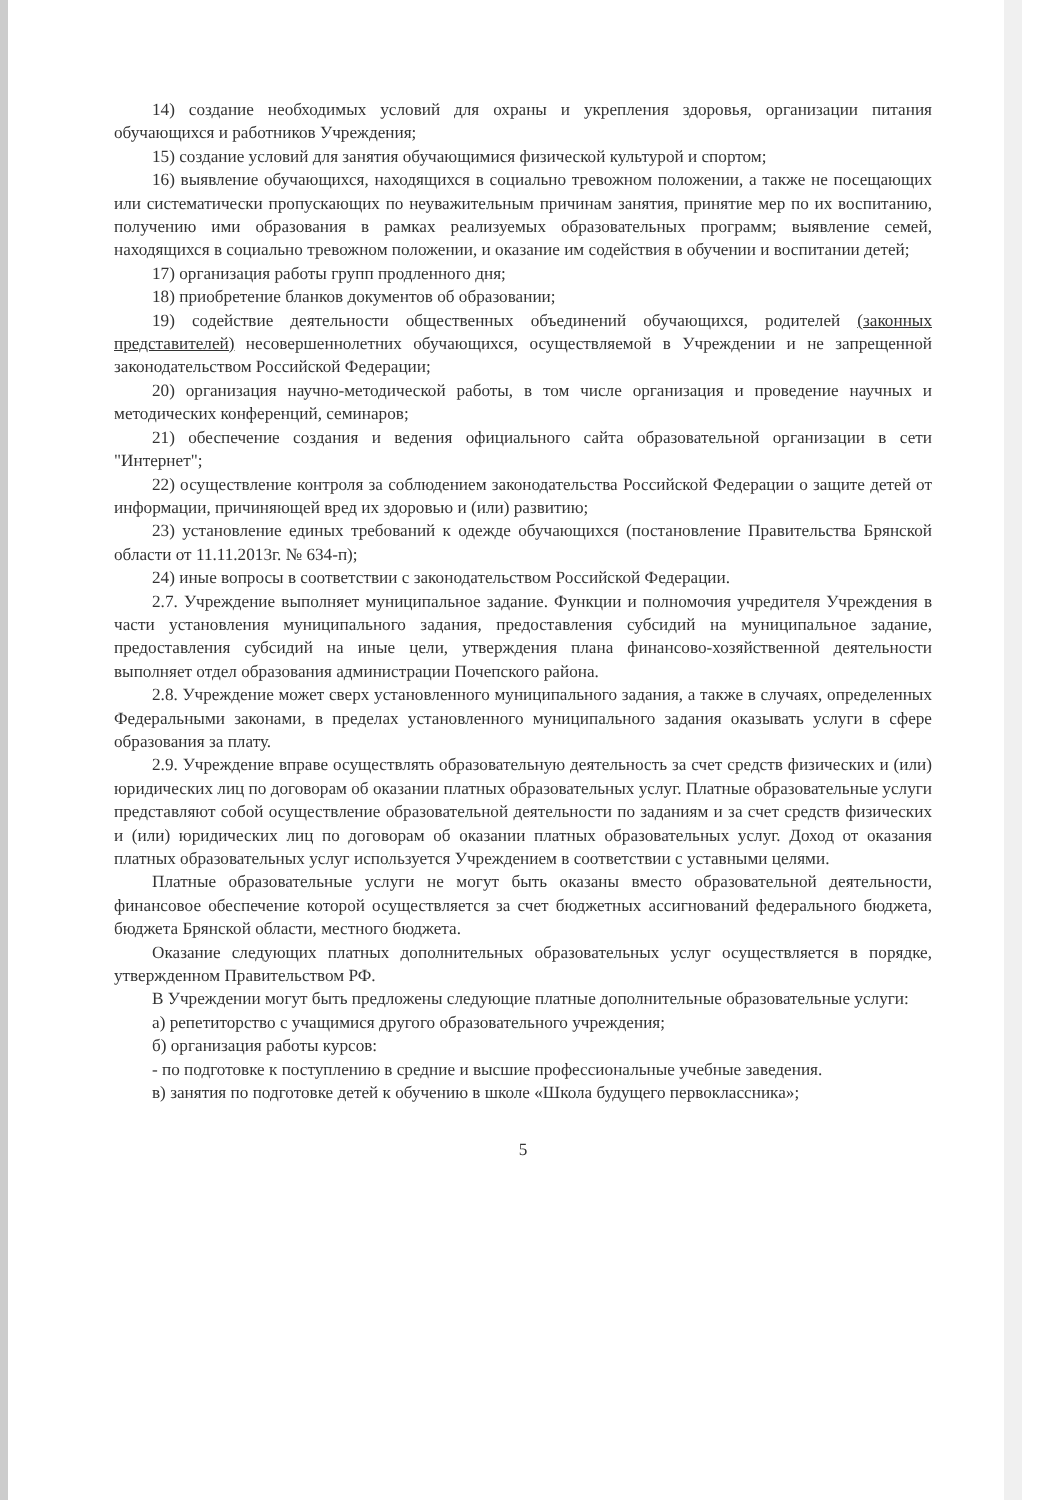14) создание необходимых условий для охраны и укрепления здоровья, организации питания обучающихся и работников Учреждения;
15) создание условий для занятия обучающимися физической культурой и спортом;
16) выявление обучающихся, находящихся в социально тревожном положении, а также не посещающих или систематически пропускающих по неуважительным причинам занятия, принятие мер по их воспитанию, получению ими образования в рамках реализуемых образовательных программ; выявление семей, находящихся в социально тревожном положении, и оказание им содействия в обучении и воспитании детей;
17) организация работы групп продленного дня;
18) приобретение бланков документов об образовании;
19) содействие деятельности общественных объединений обучающихся, родителей (законных представителей) несовершеннолетних обучающихся, осуществляемой в Учреждении и не запрещенной законодательством Российской Федерации;
20) организация научно-методической работы, в том числе организация и проведение научных и методических конференций, семинаров;
21) обеспечение создания и ведения официального сайта образовательной организации в сети "Интернет";
22) осуществление контроля за соблюдением законодательства Российской Федерации о защите детей от информации, причиняющей вред их здоровью и (или) развитию;
23) установление единых требований к одежде обучающихся (постановление Правительства Брянской области от 11.11.2013г. № 634-п);
24) иные вопросы в соответствии с законодательством Российской Федерации.
2.7. Учреждение выполняет муниципальное задание. Функции и полномочия учредителя Учреждения в части установления муниципального задания, предоставления субсидий на муниципальное задание, предоставления субсидий на иные цели, утверждения плана финансово-хозяйственной деятельности выполняет отдел образования администрации Почепского района.
2.8. Учреждение может сверх установленного муниципального задания, а также в случаях, определенных Федеральными законами, в пределах установленного муниципального задания оказывать услуги в сфере образования за плату.
2.9. Учреждение вправе осуществлять образовательную деятельность за счет средств физических и (или) юридических лиц по договорам об оказании платных образовательных услуг. Платные образовательные услуги представляют собой осуществление образовательной деятельности по заданиям и за счет средств физических и (или) юридических лиц по договорам об оказании платных образовательных услуг. Доход от оказания платных образовательных услуг используется Учреждением в соответствии с уставными целями.
Платные образовательные услуги не могут быть оказаны вместо образовательной деятельности, финансовое обеспечение которой осуществляется за счет бюджетных ассигнований федерального бюджета, бюджета Брянской области, местного бюджета.
Оказание следующих платных дополнительных образовательных услуг осуществляется в порядке, утвержденном Правительством РФ.
В Учреждении могут быть предложены следующие платные дополнительные образовательные услуги:
а) репетиторство с учащимися другого образовательного учреждения;
б) организация работы курсов:
- по подготовке к поступлению в средние и высшие профессиональные учебные заведения.
в) занятия по подготовке детей к обучению в школе «Школа будущего первоклассника»;
5